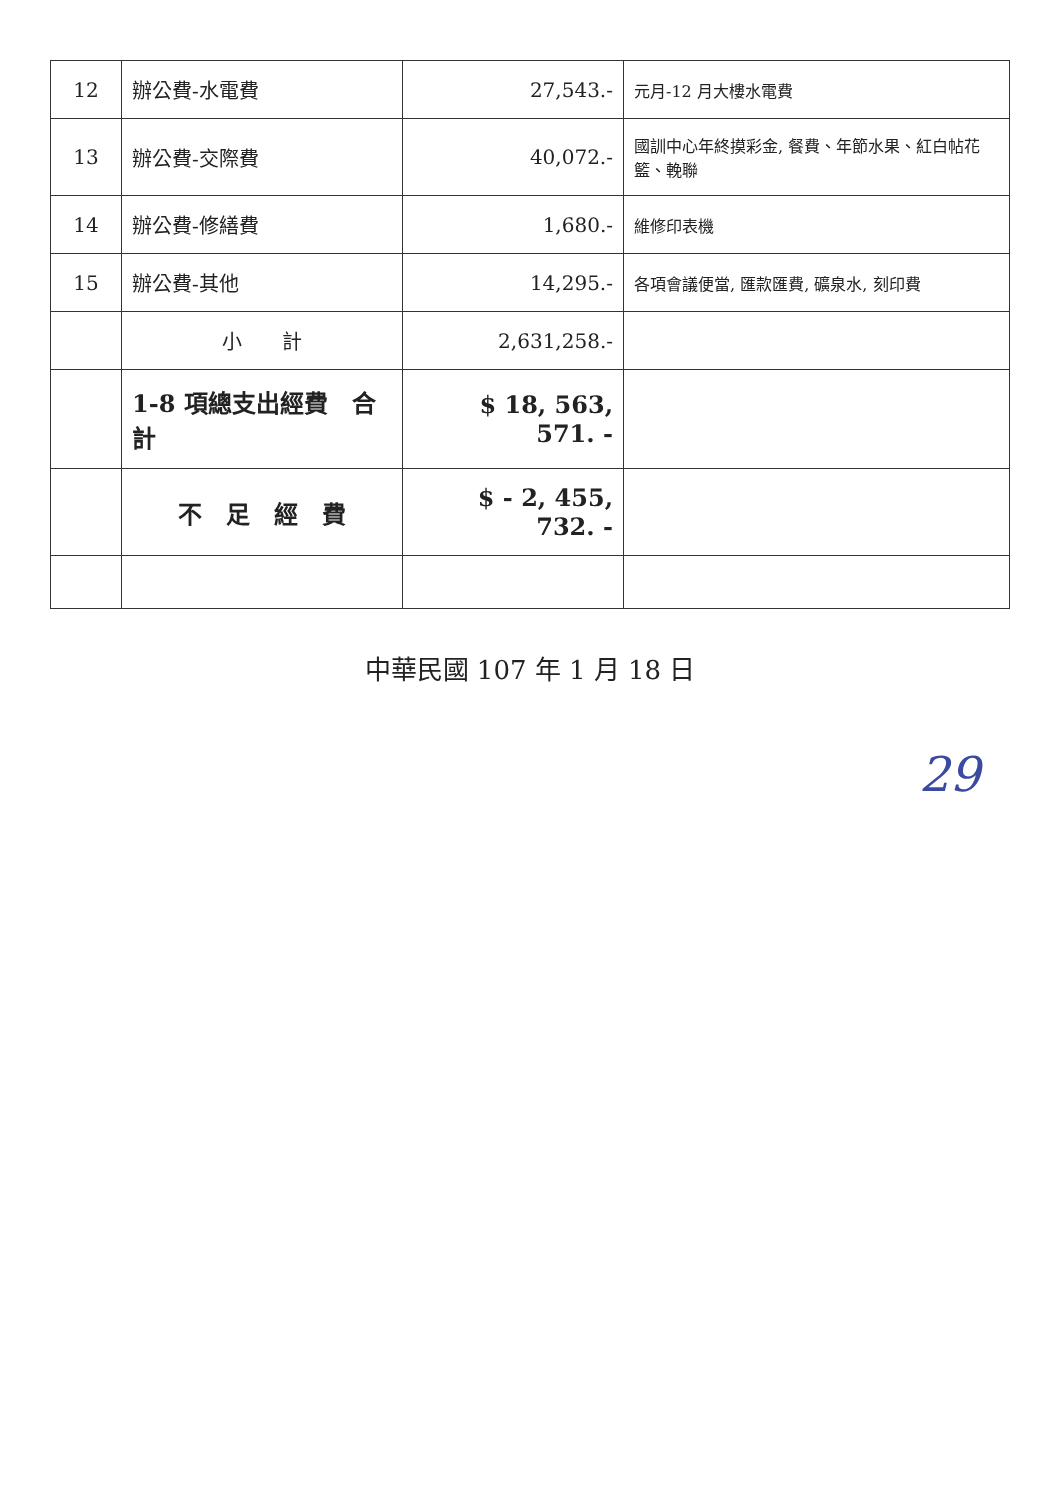| 12 | 辦公費-水電費 | 27,543.- | 元月-12 月大樓水電費 |
| 13 | 辦公費-交際費 | 40,072.- | 國訓中心年終摸彩金, 餐費、年節水果、紅白帖花籃、輓聯 |
| 14 | 辦公費-修繕費 | 1,680.- | 維修印表機 |
| 15 | 辦公費-其他 | 14,295.- | 各項會議便當, 匯款匯費, 礦泉水, 刻印費 |
| | 小 計 | 2,631,258.- | |
| | 1-8 項總支出經費 合計 | $ 18, 563, 571. - | |
| | 不 足 經 費 | $ - 2, 455, 732. - | |
中華民國 107 年 1 月 18 日
29